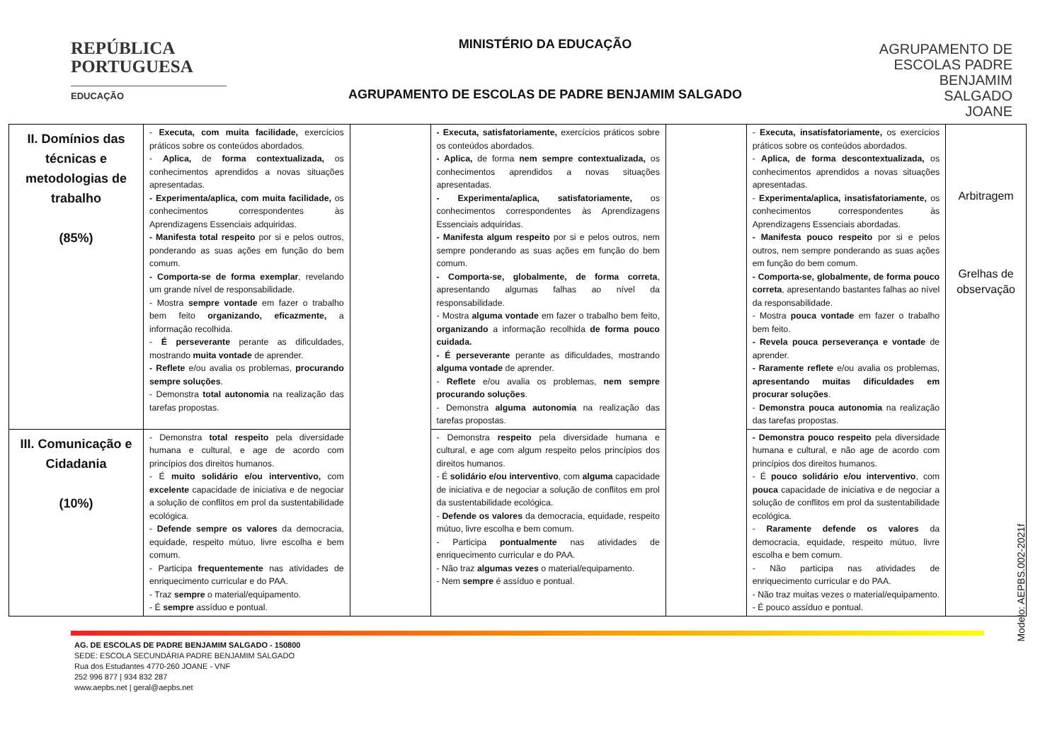REPÚBLICA
PORTUGUESA
EDUCAÇÃO
MINISTÉRIO DA EDUCAÇÃO
AGRUPAMENTO DE ESCOLAS DE PADRE BENJAMIM SALGADO
AGRUPAMENTO DE
ESCOLAS PADRE
BENJAMIM
SALGADO
JOANE
| II. Domínios das técnicas e metodologias de trabalho (85%) | - Executa, com muita facilidade, exercícios práticos sobre os conteúdos abordados. - Aplica, de forma contextualizada, os conhecimentos aprendidos a novas situações apresentadas. - Experimenta/aplica, com muita facilidade, os conhecimentos correspondentes às Aprendizagens Essenciais adquiridas. - Manifesta total respeito por si e pelos outros, ponderando as suas ações em função do bem comum. - Comporta-se de forma exemplar , revelando um grande nível de responsabilidade. - Mostra sempre vontade em fazer o trabalho bem feito organizando, eficazmente, a informação recolhida. - É perseverante perante as dificuldades, mostrando muita vontade de aprender. - Reflete e/ou avalia os problemas, procurando sempre soluções . - Demonstra total autonomia na realização das tarefas propostas. | | - Executa, satisfatoriamente, exercícios práticos sobre os conteúdos abordados. - Aplica, de forma nem sempre contextualizada, os conhecimentos aprendidos a novas situações apresentadas. - Experimenta/aplica, satisfatoriamente, os conhecimentos correspondentes às Aprendizagens Essenciais adquiridas. - Manifesta algum respeito por si e pelos outros, nem sempre ponderando as suas ações em função do bem comum. - Comporta-se, globalmente, de forma correta , apresentando algumas falhas ao nível da responsabilidade. - Mostra alguma vontade em fazer o trabalho bem feito, organizando a informação recolhida de forma pouco cuidada. - É perseverante perante as dificuldades, mostrando alguma vontade de aprender. - Reflete e/ou avalia os problemas, nem sempre procurando soluções . - Demonstra alguma autonomia na realização das tarefas propostas. | | - Executa, insatisfatoriamente, os exercícios práticos sobre os conteúdos abordados. - Aplica, de forma descontextualizada, os conhecimentos aprendidos a novas situações apresentadas. - Experimenta/aplica, insatisfatoriamente, os conhecimentos correspondentes às Aprendizagens Essenciais abordadas. - Manifesta pouco respeito por si e pelos outros, nem sempre ponderando as suas ações em função do bem comum. - Comporta-se, globalmente, de forma pouco correta , apresentando bastantes falhas ao nível da responsabilidade. - Mostra pouca vontade em fazer o trabalho bem feito. - Revela pouca perseverança e vontade de aprender. - Raramente reflete e/ou avalia os problemas, apresentando muitas dificuldades em procurar soluções . - Demonstra pouca autonomia na realização das tarefas propostas. | Arbitragem Grelhas de observação |
| III. Comunicação e Cidadania (10%) | - Demonstra total respeito pela diversidade humana e cultural, e age de acordo com princípios dos direitos humanos. - É muito solidário e/ou interventivo, com excelente capacidade de iniciativa e de negociar a solução de conflitos em prol da sustentabilidade ecológica. - Defende sempre os valores da democracia, equidade, respeito mútuo, livre escolha e bem comum. - Participa frequentemente nas atividades de enriquecimento curricular e do PAA. - Traz sempre o material/equipamento. - É sempre assíduo e pontual. | | - Demonstra respeito pela diversidade humana e cultural, e age com algum respeito pelos princípios dos direitos humanos. - É solidário e/ou interventivo , com alguma capacidade de iniciativa e de negociar a solução de conflitos em prol da sustentabilidade ecológica. - Defende os valores da democracia, equidade, respeito mútuo, livre escolha e bem comum. - Participa pontualmente nas atividades de enriquecimento curricular e do PAA. - Não traz algumas vezes o material/equipamento. - Nem sempre é assíduo e pontual. | | - Demonstra pouco respeito pela diversidade humana e cultural, e não age de acordo com princípios dos direitos humanos. - É pouco solidário e/ou interventivo , com pouca capacidade de iniciativa e de negociar a solução de conflitos em prol da sustentabilidade ecológica. - Raramente defende os valores da democracia, equidade, respeito mútuo, livre escolha e bem comum. - Não participa nas atividades de enriquecimento curricular e do PAA. - Não traz muitas vezes o material/equipamento. - É pouco assíduo e pontual. | |
AG. DE ESCOLAS DE PADRE BENJAMIM SALGADO - 150800
SEDE: ESCOLA SECUNDÁRIA PADRE BENJAMIM SALGADO
Rua dos Estudantes 4770-260 JOANE - VNF
252 996 877 | 934 832 287
www.aepbs.net | geral@aepbs.net
Modelo: AEPBS.002-2021f